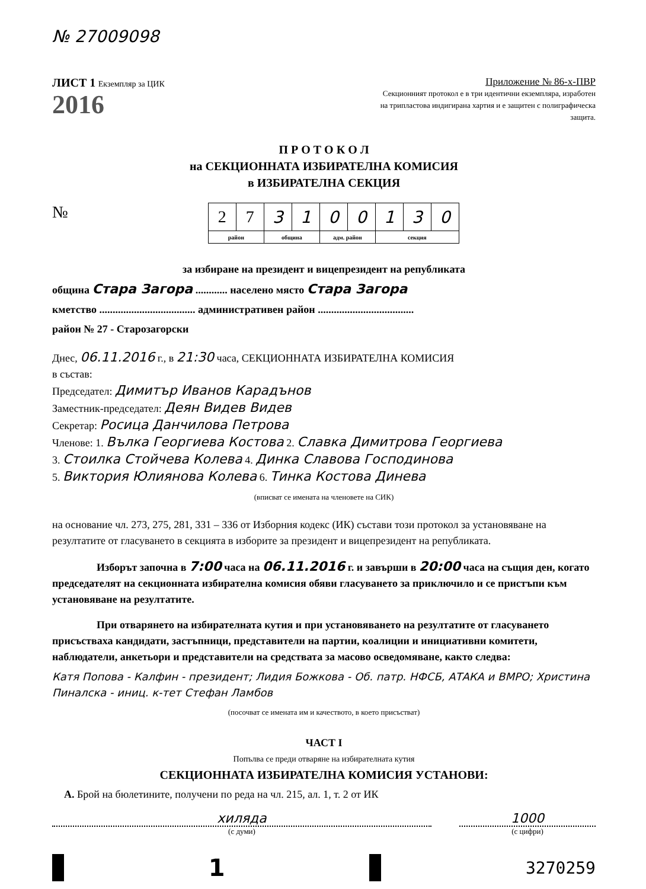№ 27009098
ЛИСТ 1 Екземпляр за ЦИК
2016
Приложение № 86-х-ПВР
Секционният протокол е в три идентични екземпляра, изработен
на трипластова индигирана хартия и е защитен с полиграфическа
защита.
П Р О Т О К О Л
на СЕКЦИОННАТА ИЗБИРАТЕЛНА КОМИСИЯ
в ИЗБИРАТЕЛНА СЕКЦИЯ
№
| 2 | 7 | 3 | 1 | 0 | 0 | 1 | 3 | 0 |
| район | | община | | адм. район | | секция | | |
за избиране на президент и вицепрезидент на републиката
община Стара Загора ............ населено място Стара Загора
кметство .................................... административен район ....................................
район № 27 - Старозагорски
Днес, 06.11.2016 г., в 21:30 часа, СЕКЦИОННАТА ИЗБИРАТЕЛНА КОМИСИЯ
в състав:
Председател: Димитър Иванов Карадънов
Заместник-председател: Деян Видев Видев
Секретар: Росица Данчилова Петрова
Членове: 1. Вълка Георгиева Костова 2. Славка Димитрова Георгиева
3. Стоилка Стойчева Колева 4. Динка Славова Господинова
5. Виктория Юлиянова Колева 6. Тинка Костова Динева
(вписват се имената на членовете на СИК)
на основание чл. 273, 275, 281, 331 – 336 от Изборния кодекс (ИК) състави този протокол за установяване на резултатите от гласуването в секцията в изборите за президент и вицепрезидент на републиката.
Изборът започна в 7:00 часа на 06.11.2016 г. и завърши в 20:00 часа на същия ден, когато председателят на секционната избирателна комисия обяви гласуването за приключило и се пристъпи към установяване на резултатите.
При отварянето на избирателната кутия и при установяването на резултатите от гласуването присъстваха кандидати, застъпници, представители на партии, коалиции и инициативни комитети, наблюдатели, анкетьори и представители на средствата за масово осведомяване, както следва:
Катя Попова - Калфин - президент; Лидия Божкова - Об. патр. НФСБ, АТАКА и ВМРО; Христина Пиналска - иниц. к-тет Стефан Ламбов
(посочват се имената им и качеството, в което присъстват)
ЧАСТ I
Попълва се преди отваряне на избирателната кутия
СЕКЦИОННАТА ИЗБИРАТЕЛНА КОМИСИЯ УСТАНОВИ:
А. Брой на бюлетините, получени по реда на чл. 215, ал. 1, т. 2 от ИК
хиляда
(с думи)
1000
(с цифри)
1
3270259